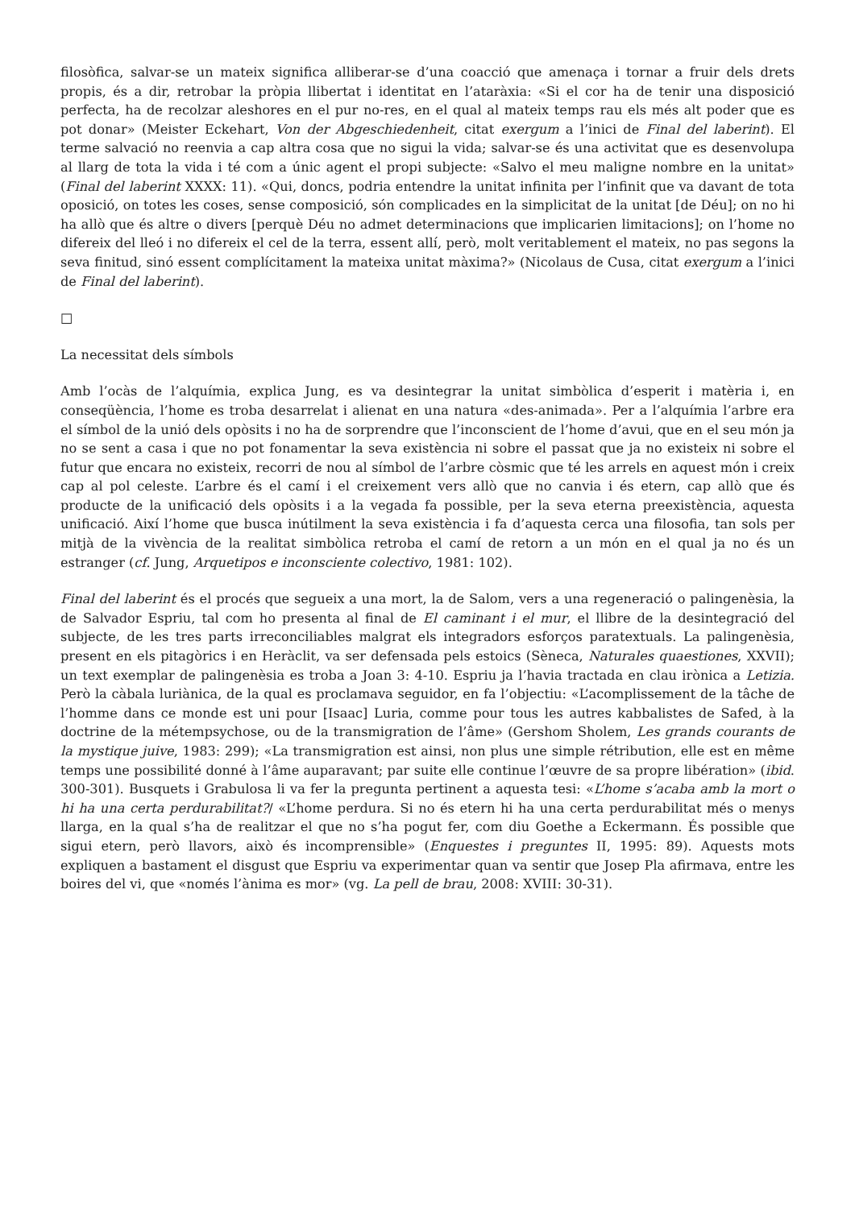filosòfica, salvar-se un mateix significa alliberar-se d’una coacció que amenaça i tornar a fruir dels drets propis, és a dir, retrobar la pròpia llibertat i identitat en l’ataràxia: «Si el cor ha de tenir una disposició perfecta, ha de recolzar aleshores en el pur no-res, en el qual al mateix temps rau els més alt poder que es pot donar» (Meister Eckehart, Von der Abgeschiedenheit, citat exergum a l’inici de Final del laberint). El terme salvació no reenvia a cap altra cosa que no sigui la vida; salvar-se és una activitat que es desenvolupa al llarg de tota la vida i té com a únic agent el propi subjecte: «Salvo el meu maligne nombre en la unitat» (Final del laberint XXXX: 11). «Qui, doncs, podria entendre la unitat infinita per l’infinit que va davant de tota oposició, on totes les coses, sense composició, són complicades en la simplicitat de la unitat [de Déu]; on no hi ha allò que és altre o divers [perquè Déu no admet determinacions que implicarien limitacions]; on l’home no difereix del lleó i no difereix el cel de la terra, essent allí, però, molt veritablement el mateix, no pas segons la seva finitud, sinó essent complícitament la mateixa unitat màxima?» (Nicolaus de Cusa, citat exergum a l’inici de Final del laberint).
□
La necessitat dels símbols
Amb l’ocàs de l’alquímia, explica Jung, es va desintegrar la unitat simbòlica d’esperit i matèria i, en conseqüència, l’home es troba desarrelat i alienat en una natura «des-animada». Per a l’alquímia l’arbre era el símbol de la unió dels opòsits i no ha de sorprendre que l’inconscient de l’home d’avui, que en el seu món ja no se sent a casa i que no pot fonamentar la seva existència ni sobre el passat que ja no existeix ni sobre el futur que encara no existeix, recorri de nou al símbol de l’arbre còsmic que té les arrels en aquest món i creix cap al pol celeste. L’arbre és el camí i el creixement vers allò que no canvia i és etern, cap allò que és producte de la unificació dels opòsits i a la vegada fa possible, per la seva eterna preexistència, aquesta unificació. Així l’home que busca inútilment la seva existència i fa d’aquesta cerca una filosofia, tan sols per mitjà de la vivència de la realitat simbòlica retroba el camí de retorn a un món en el qual ja no és un estranger (cf. Jung, Arquetipos e inconsciente colectivo, 1981: 102).
Final del laberint és el procés que segueix a una mort, la de Salom, vers a una regeneració o palingenèsia, la de Salvador Espriu, tal com ho presenta al final de El caminant i el mur, el llibre de la desintegració del subjecte, de les tres parts irreconciliables malgrat els integradors esforços paratextuals. La palingenèsia, present en els pitagòrics i en Heràclit, va ser defensada pels estoics (Sèneca, Naturales quaestiones, XXVII); un text exemplar de palingenèsia es troba a Joan 3: 4-10. Espriu ja l’havia tractada en clau irònica a Letizia. Però la càbala luriànica, de la qual es proclamava seguidor, en fa l’objectiu: «L’acomplissement de la tâche de l’homme dans ce monde est uni pour [Isaac] Luria, comme pour tous les autres kabbalistes de Safed, à la doctrine de la métempsychose, ou de la transmigration de l’âme» (Gershom Sholem, Les grands courants de la mystique juive, 1983: 299); «La transmigration est ainsi, non plus une simple rétribution, elle est en même temps une possibilité donné à l’âme auparavant; par suite elle continue l’œuvre de sa propre libération» (ibid. 300-301). Busquets i Grabulosa li va fer la pregunta pertinent a aquesta tesi: «L’home s’acaba amb la mort o hi ha una certa perdurabilitat?/ «L’home perdura. Si no és etern hi ha una certa perdurabilitat més o menys llarga, en la qual s’ha de realitzar el que no s’ha pogut fer, com diu Goethe a Eckermann. És possible que sigui etern, però llavors, això és incomprensible» (Enquestes i preguntes II, 1995: 89). Aquests mots expliquen a bastament el disgust que Espriu va experimentar quan va sentir que Josep Pla afirmava, entre les boires del vi, que «només l’ànima es mor» (vg. La pell de brau, 2008: XVIII: 30-31).